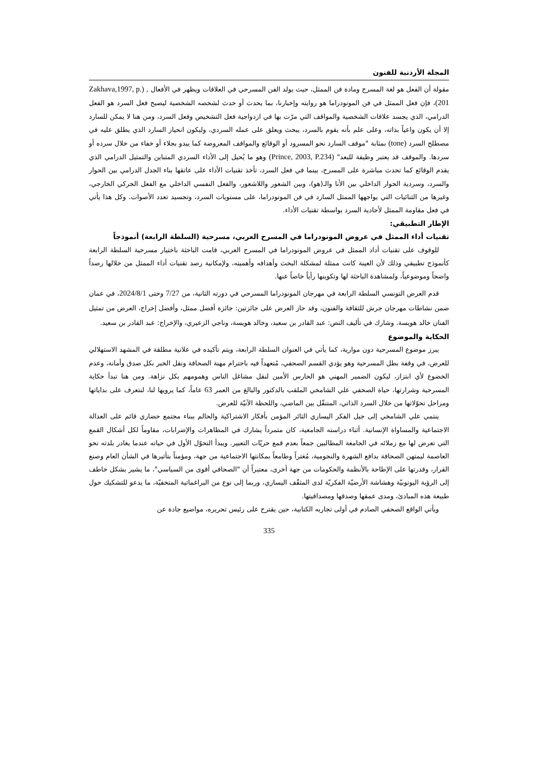المجلة الأردنية للفنون
مقولة أن الفعل هو لغة المسرح ومادة فن الممثل، حيث يولد الفن المسرحي في العلاقات ويظهر في الأفعال , (Zakhava,1997, p. 201)، فإن فعل الممثل في فن المونودراما هو روايته وإخبارنا، بما يحدث أو حدث لشخصه الشخصية ليصبح فعل السرد هو الفعل الدرامي، الذي يجسد علاقات الشخصية والمواقف التي مرّت بها في ازدواجية فعل التشخيص وفعل السرد، ومن هنا لا يمكن للسارد إلا أن يكون واعياً بذاته، وعلى علم بأنه يقوم بالسرد، يبحث ويعلق على عمله السردي، وليكون انحياز السارد الذي يطلق عليه في مصطلح السرد (tone) بمثابة "موقف السارد نحو المسرود أو الوقائع والمواقف المعروضة كما يبدو بجلاء أو خفاء من خلال سرده أو سردها. والموقف قد يعتبر وظيفة للبعد" (Prince, 2003, P.234) وهو ما يُحيل إلى الأداء السردي المتباين والتمثيل الدرامي الذي يقدم الوقائع كما تحدث مباشرة على المسرح، بينما في فعل السرد، تأخذ تقنيات الأداء على عاتقها بناء الجدل الدرامي بين الحوار والسرد، وسردية الحوار الداخلي بين الأنا والـ(هو)، وبين الشعور واللاشعور، والفعل النفسي الداخلي مع الفعل الحركي الخارجي، وغيرها من الثنائيات التي يواجهها الممثل السارد في فن المونودراما، على مستويات السرد، وتجسيد تعدد الأصوات. وكل هذا يأتي في فعل مقاومة الممثل لأحادية السرد بواسطة تقنيات الأداء.
الإطار التطبيقي:
تقنيات أداء الممثل في عروض المونودراما في المسرح العربي، مسرحية (السلطة الرابعة) أنموذجاً
للوقوف على تقنيات أداد الممثل في عروض المونودراما في المسرح العربي، قامت الباحثة باختيار مسرحية السلطة الرابعة كأنموذج تطبيقي وذلك لأن العينة كانت ممثلة لمشكلة البحث وأهدافه وأهميته، ولإمكانية رصد تقنيات أداء الممثل من خلالها رصداً واضحاً وموضوعياً، ولمشاهدة الباحثة لها وتكوينها رأياً خاصاً عنها.
قدم العرض التونسي السلطة الرابعة في مهرجان المونودراما المسرحي في دورته الثانية، من 7/27 وحتى 2024/8/1، في عمان ضمن نشاطات مهرجان جرش للثقافة والفنون، وقد حاز العرض على جائزتين: جائزة أفضل ممثل، وأفضل إخراج، العرض من تمثيل الفنان خالد هويسة. وشارك في تأليف النص: عبد القادر بن سعيد، وخالد هويسة، وناجي الزعيري، والإخراج: عبد القادر بن سعيد.
الحكاية والموضوع
يبرز موضوع المسرحية دون موارية، كما يأتي في العنوان السلطة الرابعة، ويتم تأكيده في علانية مطلقة في المشهد الاستهلالي للعرض، في وقفة بطل المسرحية وهو يؤدي القسم الصحفي، مُتعهداً فيه باحترام مهنة الصحافة ونقل الخبر بكل صدق وأمانة، وعدم الخضوع لأي ابتزاز، ليكون الضمير المهني هو الحارس الأمين لنقل مشاغل الناس وهمومهم بكل نزاهة. ومن هنا تبدأ حكاية المسرحية وشرارتها، حياة الصحفي علي الشامخي الملقب بالدكتور والبالغ من العمر 63 عاماً، كما يرويها لنا، لنتعرف على بداياتها ومراحل تحوّلاتها من خلال السرد الذاتي، المتنقّل بين الماضي، واللحظة الآنيّة للعرض.
ينتمي علي الشامخي إلى جيل الفكر اليساري الثائر المؤمن بأفكار الاشتراكية والحالم ببناء مجتمع حضاري قائم على العدالة الاجتماعية والمساواة الإنسانية. أثناء دراسته الجامعية، كان متمرداً يشارك في المظاهرات والإضرابات، مقاوماً لكل أشكال القمع التي تعرض لها مع زملائه في الجامعة المطالبين جمعاً بعدم قمع حريّات التعبير. ويبدأ التحوّل الأول في حياته عندما يغادر بلدته نحو العاصمة ليمتهن الصحافة بدافع الشهرة والنجومية، مُغتراً وطامعاً بمكانتها الاجتماعية من جهة، ومؤمناً بتأثيرها في الشأن العام وصنع القرار، وقدرتها على الإطاحة بالأنظمة والحكومات من جهة أخرى، معتبراً أن "الصحافي أقوى من السياسي"، ما يشير بشكل خاطف إلى الرؤية اليوتوبيّة وهشاشة الأرضيّة الفكريّة لدى المثقّف اليساري، وربما إلى نوع من البراغماتية المتخفيّة، ما يدعو للتشكيك حول طبيعة هذه المبادئ، ومدى عمقها وصدقها ومصداقيتها.
ويأتي الواقع الصحفي الصادم في أولى تجاربه الكتابية، حين يقترح على رئيس تحريره، مواضيع جادة عن
335